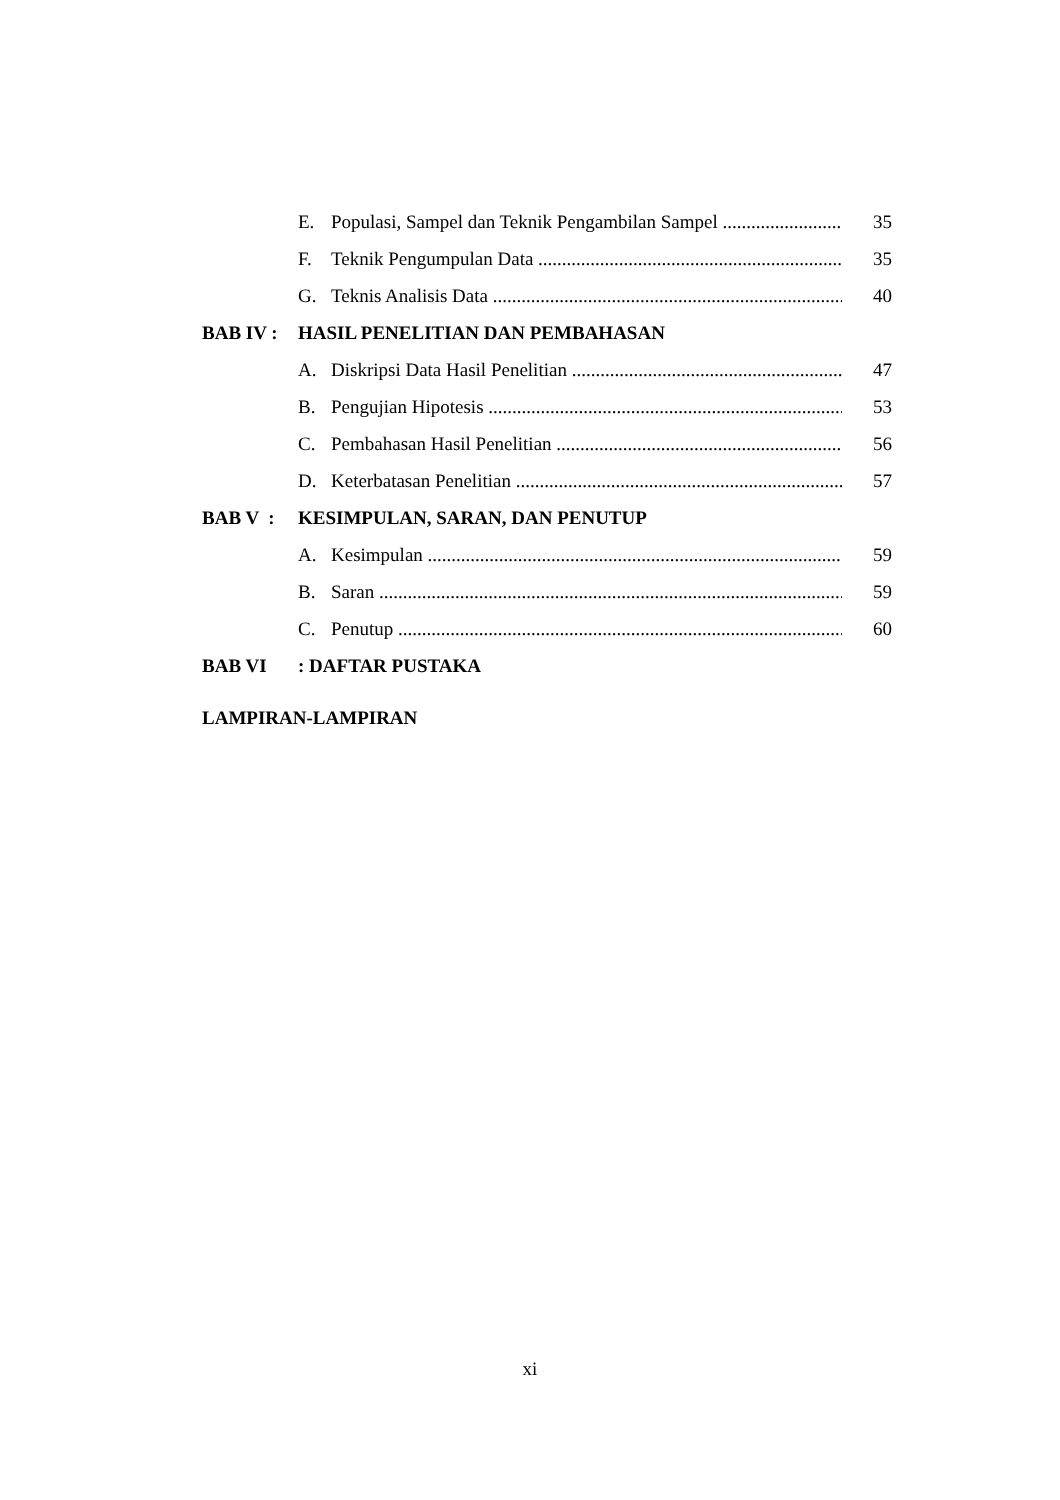E. Populasi, Sampel dan Teknik Pengambilan Sampel 35
F. Teknik Pengumpulan Data 35
G. Teknis Analisis Data 40
BAB IV : HASIL PENELITIAN DAN PEMBAHASAN
A. Diskripsi Data Hasil Penelitian 47
B. Pengujian Hipotesis 53
C. Pembahasan Hasil Penelitian 56
D. Keterbatasan Penelitian 57
BAB V : KESIMPULAN, SARAN, DAN PENUTUP
A. Kesimpulan 59
B. Saran 59
C. Penutup 60
BAB VI: DAFTAR PUSTAKA
LAMPIRAN-LAMPIRAN
xi